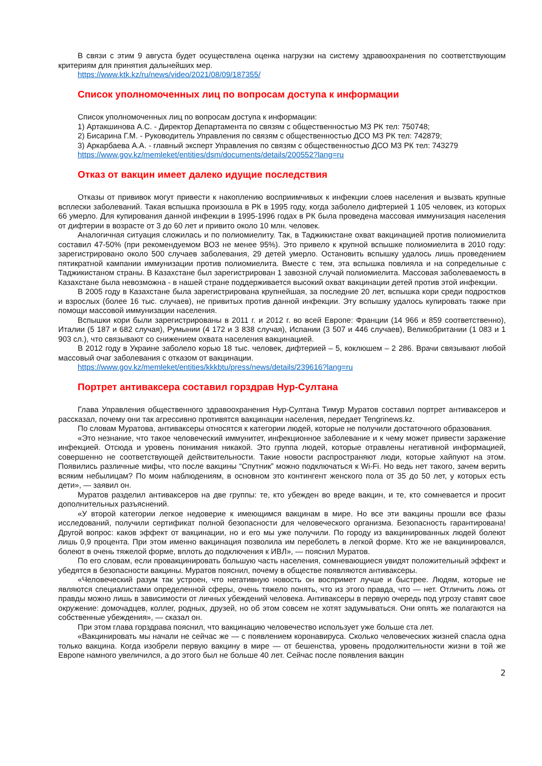В связи с этим 9 августа будет осуществлена оценка нагрузки на систему здравоохранения по соответствующим критериям для принятия дальнейших мер.
https://www.ktk.kz/ru/news/video/2021/08/09/187355/
Список уполномоченных лиц по вопросам доступа к информации
Список уполномоченных лиц по вопросам доступа к информации:
1) Артакшинова А.С. - Директор Департамента по связям с общественностью МЗ РК тел: 750748;
2) Бисарина Г.М. - Руководитель Управления по связям с общественностью ДСО МЗ РК тел: 742879;
3) Аркарбаева А.А. - главный эксперт Управления по связям с общественностью ДСО МЗ РК тел: 743279
https://www.gov.kz/memleket/entities/dsm/documents/details/200552?lang=ru
Отказ от вакцин имеет далеко идущие последствия
Отказы от прививок могут привести к накоплению восприимчивых к инфекции слоев населения и вызвать крупные всплески заболеваний. Такая вспышка произошла в РК в 1995 году, когда заболело дифтерией 1 105 человек, из которых 66 умерло. Для купирования данной инфекции в 1995-1996 годах в РК была проведена массовая иммунизация населения от дифтерии в возрасте от 3 до 60 лет и привито около 10 млн. человек.
Аналогичная ситуация сложилась и по полиомиелиту. Так, в Таджикистане охват вакцинацией против полиомиелита составил 47-50% (при рекомендуемом ВОЗ не менее 95%). Это привело к крупной вспышке полиомиелита в 2010 году: зарегистрировано около 500 случаев заболевания, 29 детей умерло. Остановить вспышку удалось лишь проведением пятикратной кампании иммунизации против полиомиелита. Вместе с тем, эта вспышка повлияла и на сопредельные с Таджикистаном страны. В Казахстане был зарегистрирован 1 завозной случай полиомиелита. Массовая заболеваемость в Казахстане была невозможна - в нашей стране поддерживается высокий охват вакцинации детей против этой инфекции.
В 2005 году в Казахстане была зарегистрирована крупнейшая, за последние 20 лет, вспышка кори среди подростков и взрослых (более 16 тыс. случаев), не привитых против данной инфекции. Эту вспышку удалось купировать также при помощи массовой иммунизации населения.
Вспышки кори были зарегистрированы в 2011 г. и 2012 г. во всей Европе: Франции (14 966 и 859 соответственно), Италии (5 187 и 682 случая), Румынии (4 172 и 3 838 случая), Испании (3 507 и 446 случаев), Великобритании (1 083 и 1 903 сл.), что связывают со снижением охвата населения вакцинацией.
В 2012 году в Украине заболело корью 18 тыс. человек, дифтерией – 5, коклюшем – 2 286. Врачи связывают любой массовый очаг заболевания с отказом от вакцинации.
https://www.gov.kz/memleket/entities/kkkbtu/press/news/details/239616?lang=ru
Портрет антиваксера составил горздрав Нур-Султана
Глава Управления общественного здравоохранения Нур-Султана Тимур Муратов составил портрет антиваксеров и рассказал, почему они так агрессивно противятся вакцинации населения, передает Tengrinews.kz.
По словам Муратова, антиваксеры относятся к категории людей, которые не получили достаточного образования.
«Это незнание, что такое человеческий иммунитет, инфекционное заболевание и к чему может привести заражение инфекцией. Отсюда и уровень понимания никакой. Это группа людей, которые отравлены негативной информацией, совершенно не соответствующей действительности. Такие новости распространяют люди, которые хайпуют на этом. Появились различные мифы, что после вакцины “Спутник” можно подключаться к Wi-Fi. Но ведь нет такого, зачем верить всяким небылицам? По моим наблюдениям, в основном это контингент женского пола от 35 до 50 лет, у которых есть дети», — заявил он.
Муратов разделил антиваксеров на две группы: те, кто убежден во вреде вакцин, и те, кто сомневается и просит дополнительных разъяснений.
«У второй категории легкое недоверие к имеющимся вакцинам в мире. Но все эти вакцины прошли все фазы исследований, получили сертификат полной безопасности для человеческого организма. Безопасность гарантирована! Другой вопрос: каков эффект от вакцинации, но и его мы уже получили. По городу из вакцинированных людей болеют лишь 0,9 процента. При этом именно вакцинация позволила им переболеть в легкой форме. Кто же не вакцинировался, болеют в очень тяжелой форме, вплоть до подключения к ИВЛ», — пояснил Муратов.
По его словам, если провакцинировать большую часть населения, сомневающиеся увидят положительный эффект и убедятся в безопасности вакцины. Муратов пояснил, почему в обществе появляются антиваксеры.
«Человеческий разум так устроен, что негативную новость он воспримет лучше и быстрее. Людям, которые не являются специалистами определенной сферы, очень тяжело понять, что из этого правда, что — нет. Отличить ложь от правды можно лишь в зависимости от личных убеждений человека. Антиваксеры в первую очередь под угрозу ставят свое окружение: домочадцев, коллег, родных, друзей, но об этом совсем не хотят задумываться. Они опять же полагаются на собственные убеждения», — сказал он.
При этом глава горздрава пояснил, что вакцинацию человечество использует уже больше ста лет.
«Вакцинировать мы начали не сейчас же — с появлением коронавируса. Сколько человеческих жизней спасла одна только вакцина. Когда изобрели первую вакцину в мире — от бешенства, уровень продолжительности жизни в той же Европе намного увеличился, а до этого был не больше 40 лет. Сейчас после появления вакцин
2